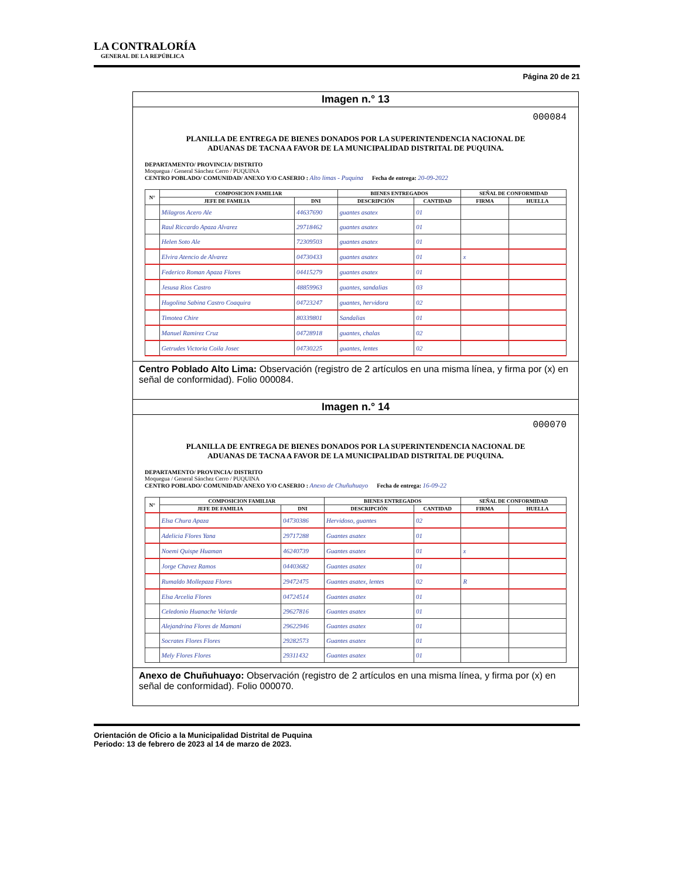LA CONTRALORÍA
GENERAL DE LA REPÚBLICA
Página 20 de 21
Imagen n.° 13
000084
PLANILLA DE ENTREGA DE BIENES DONADOS POR LA SUPERINTENDENCIA NACIONAL DE ADUANAS DE TACNA A FAVOR DE LA MUNICIPALIDAD DISTRITAL DE PUQUINA.
DEPARTAMENTO/ PROVINCIA/ DISTRITO
Moquegua / General Sánchez Cerro / PUQUINA
CENTRO POBLADO/ COMUNIDAD/ ANEXO Y/O CASERIO : Alto limas - Puquina Fecha de entrega: 20-09-2022
| N° | COMPOSICION FAMILIAR | | BIENES ENTREGADOS | | SEÑAL DE CONFORMIDAD | |
| --- | --- | --- | --- | --- | --- | --- |
| | JEFE DE FAMILIA | DNI | DESCRIPCIÓN | CANTIDAD | FIRMA | HUELLA |
| | Milagros Acero Ale | 44637690 | guantes asatex | 01 | | |
| | Raul Riccardo Apaza Alvarez | 29718462 | guantes asatex | 01 | | |
| | Helen Soto Ale | 72309503 | guantes asatex | 01 | | |
| | Elvira Atencio de Alvarez | 04730433 | guantes asatex | 01 | x | |
| | Federico Roman Apaza Flores | 04415279 | guantes asatex | 01 | | |
| | Jesusa Rios Castro | 48859963 | guantes, sandalias | 03 | | |
| | Hugolina Sabina Castro Coaquira | 04723247 | guantes, hervidora | 02 | | |
| | Timotea Chire | 80339801 | Sandalias | 01 | | |
| | Manuel Ramirez Cruz | 04728918 | guantes, chalas | 02 | | |
| | Getrudes Victoria Coila Josec | 04730225 | guantes, lentes | 02 | | |
Centro Poblado Alto Lima: Observación (registro de 2 artículos en una misma línea, y firma por (x) en señal de conformidad). Folio 000084.
Imagen n.° 14
000070
PLANILLA DE ENTREGA DE BIENES DONADOS POR LA SUPERINTENDENCIA NACIONAL DE ADUANAS DE TACNA A FAVOR DE LA MUNICIPALIDAD DISTRITAL DE PUQUINA.
DEPARTAMENTO/ PROVINCIA/ DISTRITO
Moquegua / General Sánchez Cerro / PUQUINA
CENTRO POBLADO/ COMUNIDAD/ ANEXO Y/O CASERIO : Anexo de Chuñuhuayo Fecha de entrega: 16-09-22
| N° | COMPOSICION FAMILIAR | | BIENES ENTREGADOS | | SEÑAL DE CONFORMIDAD | |
| --- | --- | --- | --- | --- | --- | --- |
| | JEFE DE FAMILIA | DNI | DESCRIPCIÓN | CANTIDAD | FIRMA | HUELLA |
| | Elsa Chura Apaza | 04730386 | Hervidoso, guantes | 02 | | |
| | Adelicia Flores Yana | 29717288 | Guantes asatex | 01 | | |
| | Noemi Quispe Huaman | 46240739 | Guantes asatex | 01 | x | |
| | Jorge Chavez Ramos | 04403682 | Guantes asatex | 01 | | |
| | Rumaldo Mollepaza Flores | 29472475 | Guantes asatex, lentes | 02 | R | |
| | Elsa Arcelia Flores | 04724514 | Guantes asatex | 01 | | |
| | Celedonio Huanache Velarde | 29627816 | Guantes asatex | 01 | | |
| | Alejandrina Flores de Mamani | 29622946 | Guantes asatex | 01 | | |
| | Socrates Flores Flores | 29282573 | Guantes asatex | 01 | | |
| | Mely Flores Flores | 29311432 | Guantes asatex | 01 | | |
Anexo de Chuñuhuayo: Observación (registro de 2 artículos en una misma línea, y firma por (x) en señal de conformidad). Folio 000070.
Orientación de Oficio a la Municipalidad Distrital de Puquina
Periodo: 13 de febrero de 2023 al 14 de marzo de 2023.